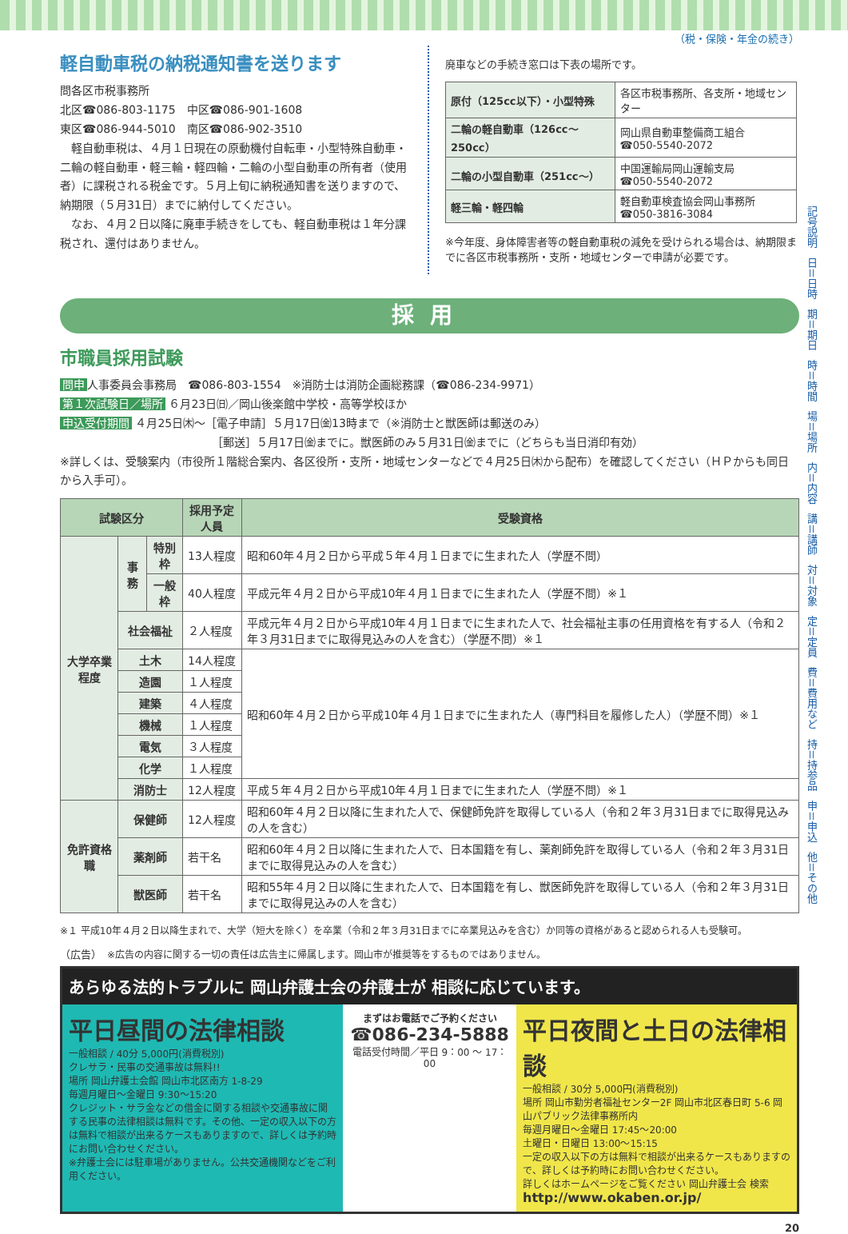（税・保険・年金の続き）
軽自動車税の納税通知書を送ります
問各区市税事務所
北区☎086-803-1175　中区☎086-901-1608
東区☎086-944-5010　南区☎086-902-3510
　軽自動車税は、４月１日現在の原動機付自転車・小型特殊自動車・二輪の軽自動車・軽三輪・軽四輪・二輪の小型自動車の所有者（使用者）に課税される税金です。５月上旬に納税通知書を送りますので、納期限（５月31日）までに納付してください。
　なお、４月２日以降に廃車手続きをしても、軽自動車税は１年分課税され、還付はありません。
廃車などの手続き窓口は下表の場所です。
| 原付（125cc以下）・小型特殊 | 各区市税事務所、各支所・地域センター |
| 二輪の軽自動車（126cc～250cc） | 岡山県自動車整備商工組合 ☎050-5540-2072 |
| 二輪の小型自動車（251cc～） | 中国運輸局岡山運輸支局 ☎050-5540-2072 |
| 軽三輪・軽四輪 | 軽自動車検査協会岡山事務所 ☎050-3816-3084 |
※今年度、身体障害者等の軽自動車税の減免を受けられる場合は、納期限までに各区市税事務所・支所・地域センターで申請が必要です。
採用
市職員採用試験
問申 人事委員会事務局　☎086-803-1554　※消防士は消防企画総務課（☎086-234-9971）
第１次試験日／場所 ６月23日㈰／岡山後楽館中学校・高等学校ほか
申込受付期間 ４月25日㈭～［電子申請］５月17日㈮13時まで（※消防士と獣医師は郵送のみ）
［郵送］５月17日㈮までに。獣医師のみ５月31日㈮までに（どちらも当日消印有効）
※詳しくは、受験案内（市役所１階総合案内、各区役所・支所・地域センターなどで４月25日㈭から配布）を確認してください（ＨＰからも同日から入手可）。
| 試験区分 | | | 採用予定人員 | 受験資格 |
| --- | --- | --- | --- | --- |
| 大学卒業程度 | 事務 | 特別枠 | 13人程度 | 昭和60年４月２日から平成５年４月１日までに生まれた人（学歴不問） |
| | | 一般枠 | 40人程度 | 平成元年４月２日から平成10年４月１日までに生まれた人（学歴不問）※１ |
| | 社会福祉 | | ２人程度 | 平成元年４月２日から平成10年４月１日までに生まれた人で、社会福祉主事の任用資格を有する人（令和２年３月31日までに取得見込みの人を含む）（学歴不問）※１ |
| | 土木 | | 14人程度 | 昭和60年４月２日から平成10年４月１日までに生まれた人（専門科目を履修した人）（学歴不問）※１ |
| | 造園 | | １人程度 | |
| | 建築 | | ４人程度 | |
| | 機械 | | １人程度 | |
| | 電気 | | ３人程度 | |
| | 化学 | | １人程度 | |
| | 消防士 | | 12人程度 | 平成５年４月２日から平成10年４月１日までに生まれた人（学歴不問）※１ |
| 免許資格職 | 保健師 | | 12人程度 | 昭和60年４月２日以降に生まれた人で、保健師免許を取得している人（令和２年３月31日までに取得見込みの人を含む） |
| | 薬剤師 | | 若干名 | 昭和60年４月２日以降に生まれた人で、日本国籍を有し、薬剤師免許を取得している人（令和２年３月31日までに取得見込みの人を含む） |
| | 獣医師 | | 若干名 | 昭和55年４月２日以降に生まれた人で、日本国籍を有し、獣医師免許を取得している人（令和２年３月31日までに取得見込みの人を含む） |
※１ 平成10年４月２日以降生まれで、大学（短大を除く）を卒業（令和２年３月31日までに卒業見込みを含む）か同等の資格があると認められる人も受験可。
（広告）　※広告の内容に関する一切の責任は広告主に帰属します。岡山市が推奨等をするものではありません。
あらゆる法的トラブルに 岡山弁護士会の弁護士が 相談に応じています。
平日昼間の法律相談
一般相談 / 40分 5,000円(消費税別)
クレサラ・民事の交通事故は無料!!
場所 岡山弁護士会館 岡山市北区南方 1-8-29
毎週月曜日～金曜日 9:30～15:20
クレジット・サラ金などの借金に関する相談や交通事故に関する民事の法律相談は無料です。その他、一定の収入以下の方は無料で相談が出来るケースもありますので、詳しくは予約時にお問い合わせください。
※弁護士会には駐車場がありません。公共交通機関などをご利用ください。
まずはお電話でご予約ください
☎086-234-5888
電話受付時間／平日 9：00 ～ 17：00
平日夜間と土日の法律相談
一般相談 / 30分 5,000円(消費税別)
場所 岡山市勤労者福祉センター2F 岡山市北区春日町 5-6 岡山パブリック法律事務所内
毎週月曜日～金曜日 17:45～20:00
土曜日・日曜日 13:00～15:15
一定の収入以下の方は無料で相談が出来るケースもありますので、詳しくは予約時にお問い合わせください。
詳しくはホームページをご覧ください 岡山弁護士会 検索
http://www.okaben.or.jp/
20
記号説明
日＝日時
期＝期日
時＝時間
場＝場所
内＝内容
講＝講師
対＝対象
定＝定員
費＝費用など
持＝持参品
申＝申込
他＝その他